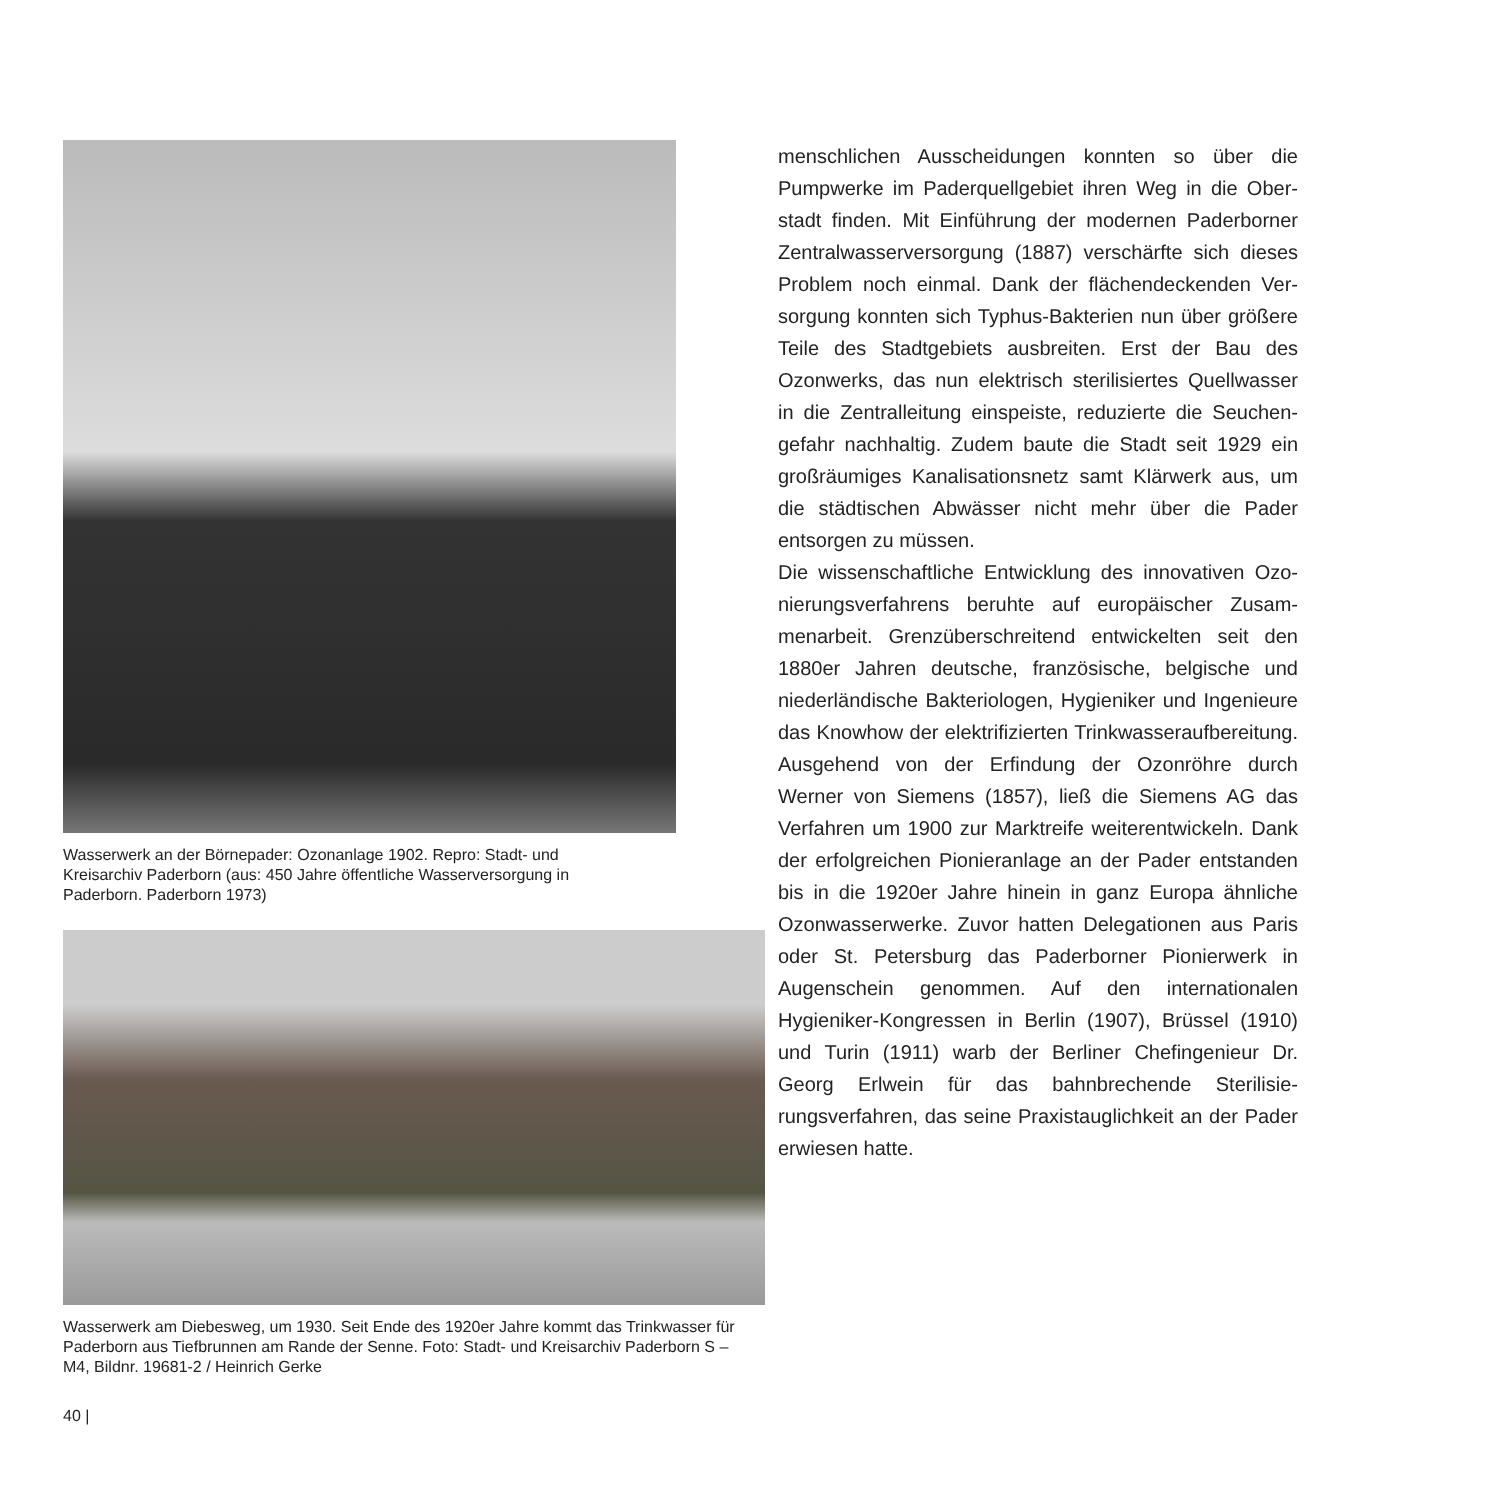Wasserwerk an der Börnepader: Ozonanlage 1902. Repro: Stadt- und Kreisarchiv Paderborn (aus: 450 Jahre öffentliche Wasser­versorgung in Paderborn. Paderborn 1973)
Wasserwerk am Diebesweg, um 1930. Seit Ende des 1920er Jahre kommt das Trink­wasser für Paderborn aus Tiefbrunnen am Rande der Senne. Foto: Stadt- und Kreis­archiv Paderborn S – M4, Bildnr. 19681-2 / Heinrich Gerke
menschlichen Ausscheidungen konnten so über die Pumpwerke im Paderquellgebiet ihren Weg in die Ober­stadt finden. Mit Einführung der modernen Paderborner Zentralwasserversorgung (1887) verschärfte sich dieses Problem noch einmal. Dank der flächendeckenden Ver­sorgung konnten sich Typhus-Bakterien nun über grö­ßere Teile des Stadtgebiets ausbreiten. Erst der Bau des Ozonwerks, das nun elektrisch sterilisiertes Quellwasser in die Zentralleitung einspeiste, reduzierte die Seuchen­gefahr nachhaltig. Zudem baute die Stadt seit 1929 ein großräumiges Kanalisationsnetz samt Klärwerk aus, um die städtischen Abwässer nicht mehr über die Pader entsorgen zu müssen.
Die wissenschaftliche Entwicklung des innovativen Ozo­nierungsverfahrens beruhte auf europäischer Zusam­menarbeit. Grenzüberschreitend entwickelten seit den 1880er Jahren deutsche, französische, belgische und niederländische Bakteriologen, Hygieniker und Ingeni­eure das Knowhow der elektrifizierten Trinkwasserauf­bereitung. Ausgehend von der Erfindung der Ozonröhre durch Werner von Siemens (1857), ließ die Siemens AG das Verfahren um 1900 zur Marktreife weiterentwickeln. Dank der erfolgreichen Pionieranlage an der Pader ent­standen bis in die 1920er Jahre hinein in ganz Europa ähnliche Ozonwasserwerke. Zuvor hatten Delegationen aus Paris oder St. Petersburg das Paderborner Pionier­werk in Augenschein genommen. Auf den internationa­len Hygieniker-Kongressen in Berlin (1907), Brüssel (1910) und Turin (1911) warb der Berliner Chefingenieur Dr. Georg Erlwein für das bahnbrechende Sterilisie­rungsverfahren, das seine Praxistauglichkeit an der Pader erwiesen hatte.
40 |